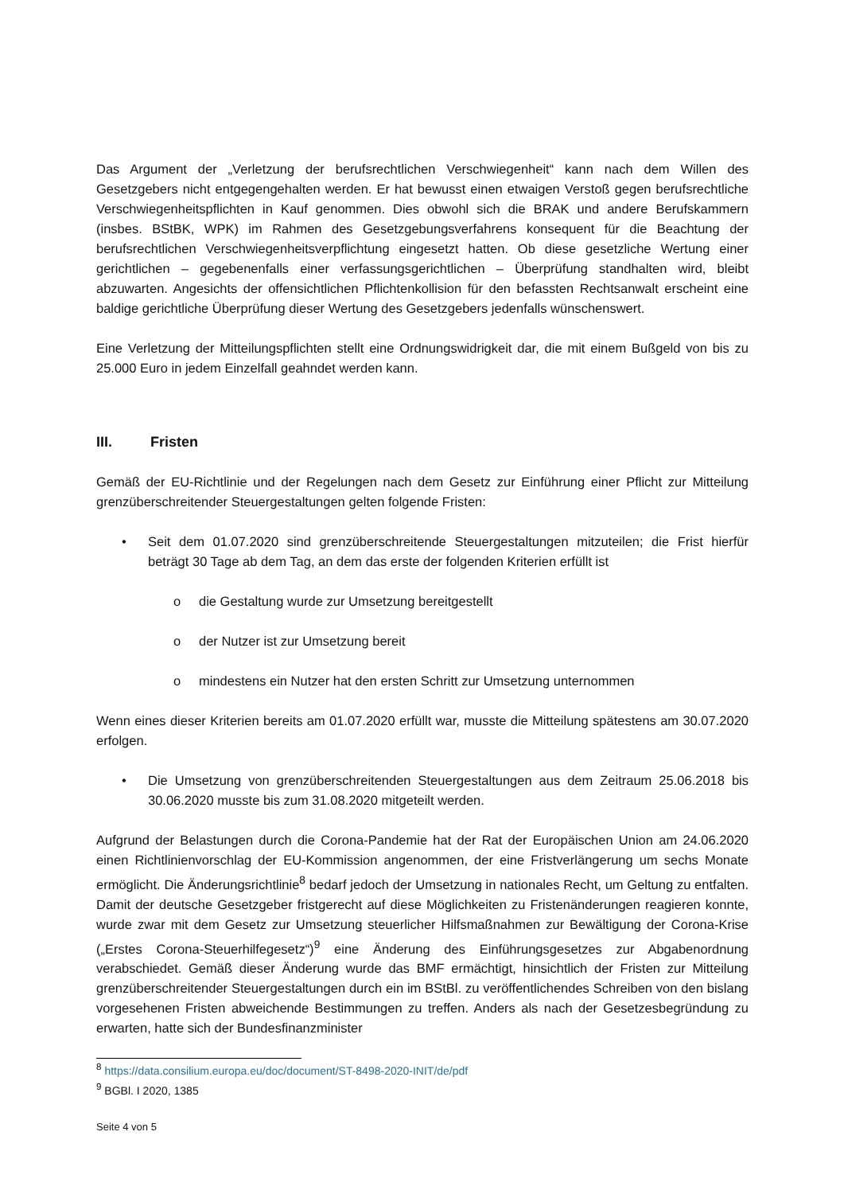Das Argument der „Verletzung der berufsrechtlichen Verschwiegenheit“ kann nach dem Willen des Gesetzgebers nicht entgegengehalten werden. Er hat bewusst einen etwaigen Verstoß gegen berufsrechtliche Verschwiegenheitspflichten in Kauf genommen. Dies obwohl sich die BRAK und andere Berufskammern (insbes. BStBK, WPK) im Rahmen des Gesetzgebungsverfahrens konsequent für die Beachtung der berufsrechtlichen Verschwiegenheitsverpflichtung eingesetzt hatten. Ob diese gesetzliche Wertung einer gerichtlichen – gegebenenfalls einer verfassungsgerichtlichen – Überprüfung standhalten wird, bleibt abzuwarten. Angesichts der offensichtlichen Pflichtenkollision für den befassten Rechtsanwalt erscheint eine baldige gerichtliche Überprüfung dieser Wertung des Gesetzgebers jedenfalls wünschenswert.
Eine Verletzung der Mitteilungspflichten stellt eine Ordnungswidrigkeit dar, die mit einem Bußgeld von bis zu 25.000 Euro in jedem Einzelfall geahndet werden kann.
III. Fristen
Gemäß der EU-Richtlinie und der Regelungen nach dem Gesetz zur Einführung einer Pflicht zur Mitteilung grenzüberschreitender Steuergestaltungen gelten folgende Fristen:
• Seit dem 01.07.2020 sind grenzüberschreitende Steuergestaltungen mitzuteilen; die Frist hierfür beträgt 30 Tage ab dem Tag, an dem das erste der folgenden Kriterien erfüllt ist
o die Gestaltung wurde zur Umsetzung bereitgestellt
o der Nutzer ist zur Umsetzung bereit
o mindestens ein Nutzer hat den ersten Schritt zur Umsetzung unternommen
Wenn eines dieser Kriterien bereits am 01.07.2020 erfüllt war, musste die Mitteilung spätestens am 30.07.2020 erfolgen.
• Die Umsetzung von grenzüberschreitenden Steuergestaltungen aus dem Zeitraum 25.06.2018 bis 30.06.2020 musste bis zum 31.08.2020 mitgeteilt werden.
Aufgrund der Belastungen durch die Corona-Pandemie hat der Rat der Europäischen Union am 24.06.2020 einen Richtlinienvorschlag der EU-Kommission angenommen, der eine Fristverlängerung um sechs Monate ermöglicht. Die Änderungsrichtlinie<sup>8</sup> bedarf jedoch der Umsetzung in nationales Recht, um Geltung zu entfalten. Damit der deutsche Gesetzgeber fristgerecht auf diese Möglichkeiten zu Fristenänderungen reagieren konnte, wurde zwar mit dem Gesetz zur Umsetzung steuerlicher Hilfsmaßnahmen zur Bewältigung der Corona-Krise („Erstes Corona-Steuerhilfegesetz“)<sup>9</sup> eine Änderung des Einführungsgesetzes zur Abgabenordnung verabschiedet. Gemäß dieser Änderung wurde das BMF ermächtigt, hinsichtlich der Fristen zur Mitteilung grenzüberschreitender Steuergestaltungen durch ein im BStBl. zu veröffentlichendes Schreiben von den bislang vorgesehenen Fristen abweichende Bestimmungen zu treffen. Anders als nach der Gesetzesbegründung zu erwarten, hatte sich der Bundesfinanzminister
<sup>8</sup> https://data.consilium.europa.eu/doc/document/ST-8498-2020-INIT/de/pdf
<sup>9</sup> BGBl. I 2020, 1385
Seite 4 von 5